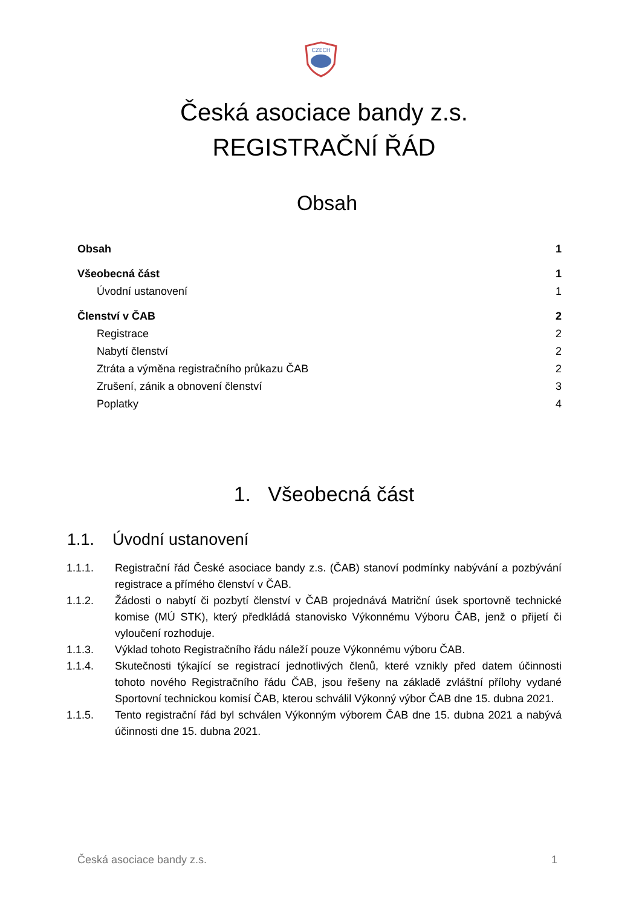CZECH
Česká asociace bandy z.s.
REGISTRAČNÍ ŘÁD
Obsah
Obsah 1
Všeobecná část 1
Úvodní ustanovení 1
Členství v ČAB 2
Registrace 2
Nabytí členství 2
Ztráta a výměna registračního průkazu ČAB 2
Zrušení, zánik a obnovení členství 3
Poplatky 4
1. Všeobecná část
1.1. Úvodní ustanovení
1.1.1. Registrační řád České asociace bandy z.s. (ČAB) stanoví podmínky nabývání a pozbývání registrace a přímého členství v ČAB.
1.1.2. Žádosti o nabytí či pozbytí členství v ČAB projednává Matriční úsek sportovně technické komise (MÚ STK), který předkládá stanovisko Výkonnému Výboru ČAB, jenž o přijetí či vyloučení rozhoduje.
1.1.3. Výklad tohoto Registračního řádu náleží pouze Výkonnému výboru ČAB.
1.1.4. Skutečnosti týkající se registrací jednotlivých členů, které vznikly před datem účinnosti tohoto nového Registračního řádu ČAB, jsou řešeny na základě zvláštní přílohy vydané Sportovní technickou komisí ČAB, kterou schválil Výkonný výbor ČAB dne 15. dubna 2021.
1.1.5. Tento registrační řád byl schválen Výkonným výborem ČAB dne 15. dubna 2021 a nabývá účinnosti dne 15. dubna 2021.
Česká asociace bandy z.s. 1